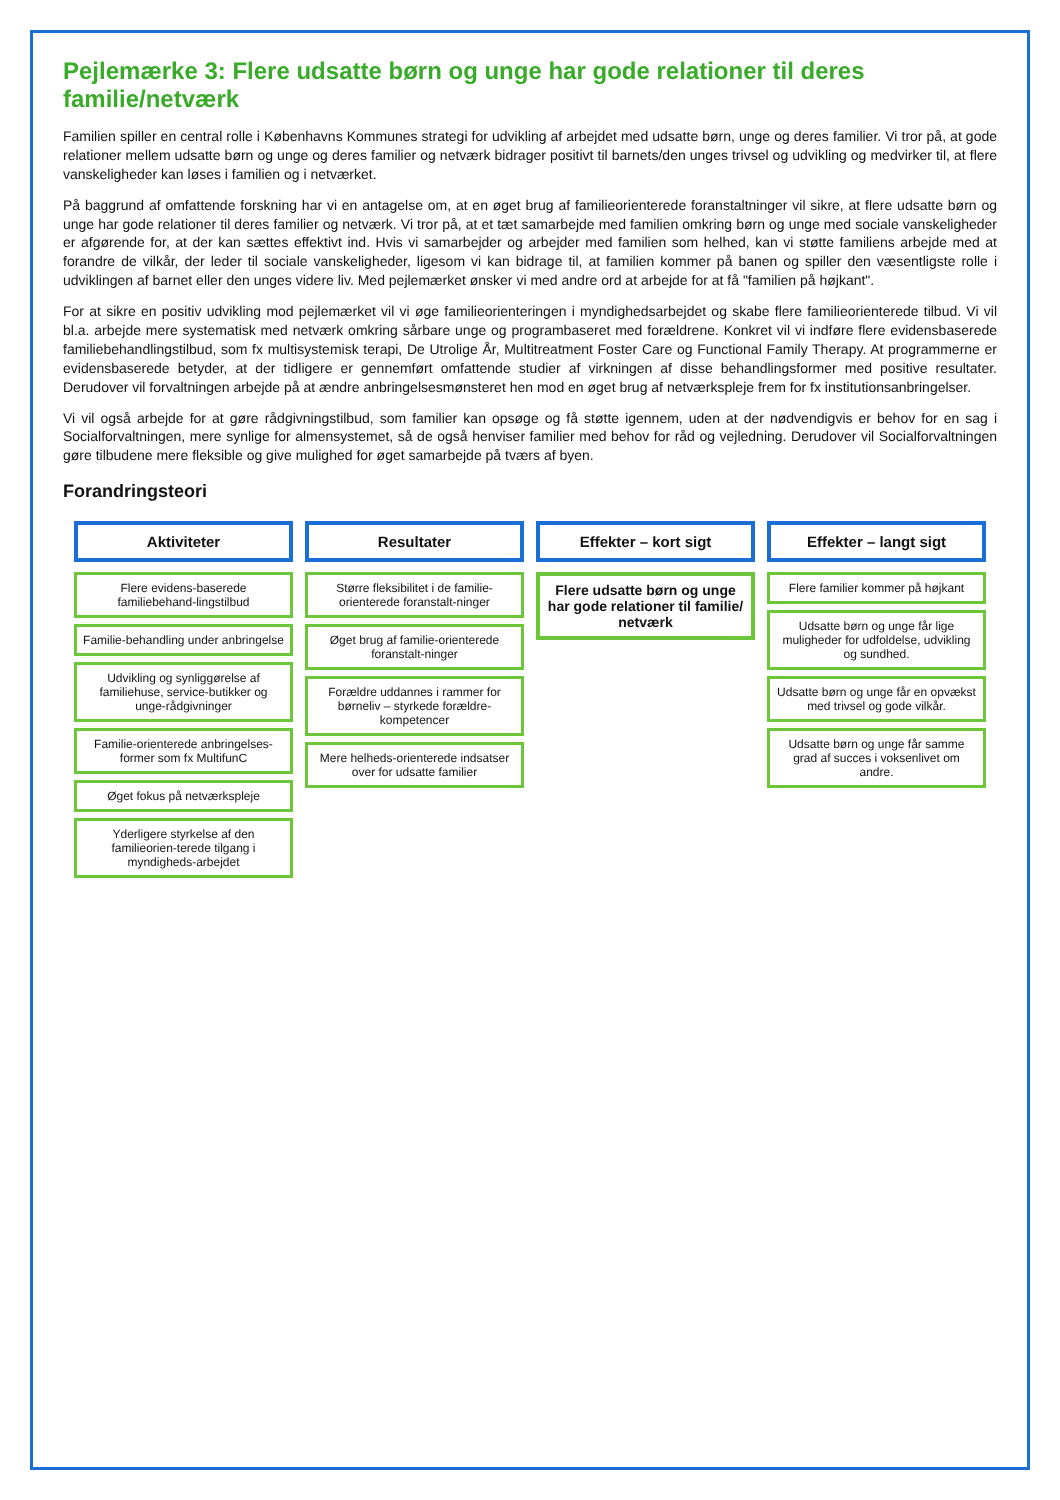Pejlemærke 3: Flere udsatte børn og unge har gode relationer til deres familie/netværk
Familien spiller en central rolle i Københavns Kommunes strategi for udvikling af arbejdet med udsatte børn, unge og deres familier. Vi tror på, at gode relationer mellem udsatte børn og unge og deres familier og netværk bidrager positivt til barnets/den unges trivsel og udvikling og medvirker til, at flere vanskeligheder kan løses i familien og i netværket.
På baggrund af omfattende forskning har vi en antagelse om, at en øget brug af familieorienterede foranstaltninger vil sikre, at flere udsatte børn og unge har gode relationer til deres familier og netværk. Vi tror på, at et tæt samarbejde med familien omkring børn og unge med sociale vanskeligheder er afgørende for, at der kan sættes effektivt ind. Hvis vi samarbejder og arbejder med familien som helhed, kan vi støtte familiens arbejde med at forandre de vilkår, der leder til sociale vanskeligheder, ligesom vi kan bidrage til, at familien kommer på banen og spiller den væsentligste rolle i udviklingen af barnet eller den unges videre liv. Med pejlemærket ønsker vi med andre ord at arbejde for at få "familien på højkant".
For at sikre en positiv udvikling mod pejlemærket vil vi øge familieorienteringen i myndighedsarbejdet og skabe flere familieorienterede tilbud. Vi vil bl.a. arbejde mere systematisk med netværk omkring sårbare unge og programbaseret med forældrene. Konkret vil vi indføre flere evidensbaserede familiebehandlingstilbud, som fx multisystemisk terapi, De Utrolige År, Multitreatment Foster Care og Functional Family Therapy. At programmerne er evidensbaserede betyder, at der tidligere er gennemført omfattende studier af virkningen af disse behandlingsformer med positive resultater. Derudover vil forvaltningen arbejde på at ændre anbringelsesmønsteret hen mod en øget brug af netværkspleje frem for fx institutionsanbringelser.
Vi vil også arbejde for at gøre rådgivningstilbud, som familier kan opsøge og få støtte igennem, uden at der nødvendigvis er behov for en sag i Socialforvaltningen, mere synlige for almensystemet, så de også henviser familier med behov for råd og vejledning. Derudover vil Socialforvaltningen gøre tilbudene mere fleksible og give mulighed for øget samarbejde på tværs af byen.
Forandringsteori
| Aktiviteter | Resultater | Effekter – kort sigt | Effekter – langt sigt |
| Flere evidens-baserede familiebehand-lingstilbud Familie-behandling under anbringelse Udvikling og synliggørelse af familiehuse, service-butikker og unge-rådgivninger Familie-orienterede anbringelses-former som fx MultifunC Øget fokus på netværkspleje Yderligere styrkelse af den familieorien-terede tilgang i myndigheds-arbejdet | Større fleksibilitet i de familie-orienterede foranstalt-ninger Øget brug af familie-orienterede foranstalt-ninger Forældre uddannes i rammer for børneliv – styrkede forældre-kompetencer Mere helheds-orienterede indsatser over for udsatte familier | Flere udsatte børn og unge har gode relationer til familie/ netværk | Flere familier kommer på højkant Udsatte børn og unge får lige muligheder for udfoldelse, udvikling og sundhed. Udsatte børn og unge får en opvækst med trivsel og gode vilkår. Udsatte børn og unge får samme grad af succes i voksenlivet om andre. |